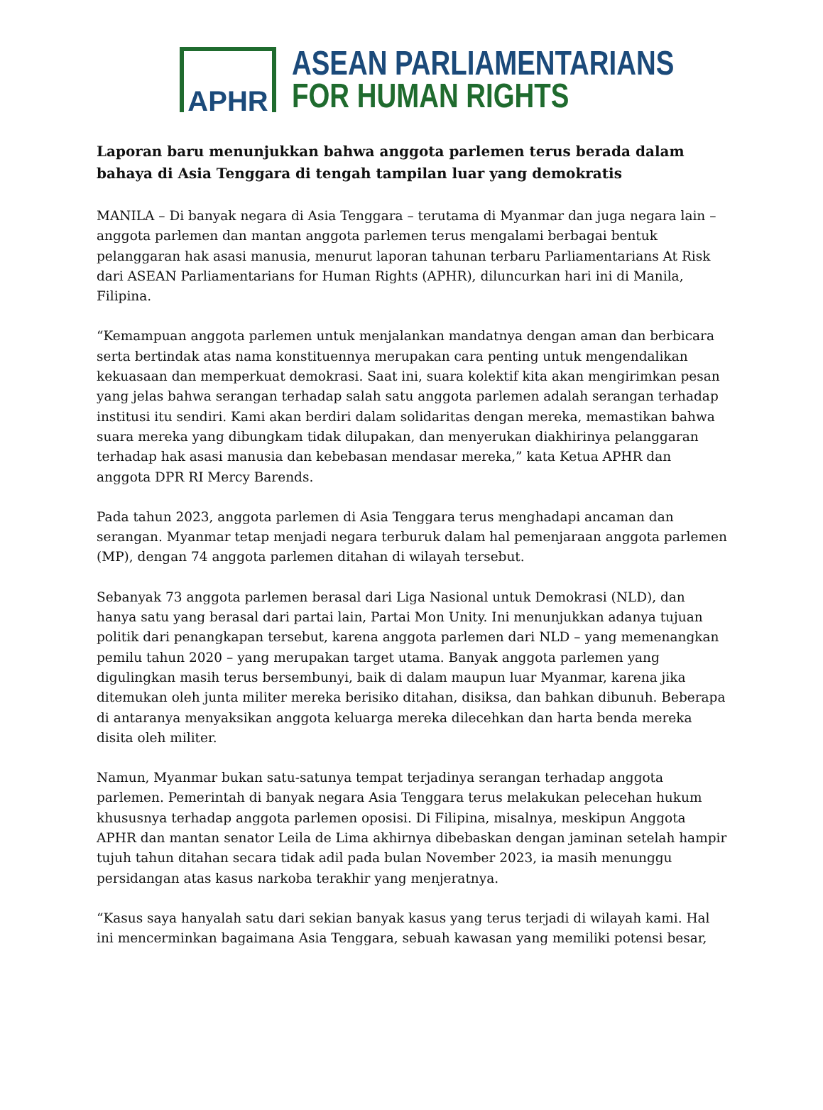APHR
ASEAN PARLIAMENTARIANS
FOR HUMAN RIGHTS
Laporan baru menunjukkan bahwa anggota parlemen terus berada dalam bahaya di Asia Tenggara di tengah tampilan luar yang demokratis
MANILA – Di banyak negara di Asia Tenggara – terutama di Myanmar dan juga negara lain – anggota parlemen dan mantan anggota parlemen terus mengalami berbagai bentuk pelanggaran hak asasi manusia, menurut laporan tahunan terbaru Parliamentarians At Risk dari ASEAN Parliamentarians for Human Rights (APHR), diluncurkan hari ini di Manila, Filipina.
“Kemampuan anggota parlemen untuk menjalankan mandatnya dengan aman dan berbicara serta bertindak atas nama konstituennya merupakan cara penting untuk mengendalikan kekuasaan dan memperkuat demokrasi. Saat ini, suara kolektif kita akan mengirimkan pesan yang jelas bahwa serangan terhadap salah satu anggota parlemen adalah serangan terhadap institusi itu sendiri. Kami akan berdiri dalam solidaritas dengan mereka, memastikan bahwa suara mereka yang dibungkam tidak dilupakan, dan menyerukan diakhirinya pelanggaran terhadap hak asasi manusia dan kebebasan mendasar mereka,” kata Ketua APHR dan anggota DPR RI Mercy Barends.
Pada tahun 2023, anggota parlemen di Asia Tenggara terus menghadapi ancaman dan serangan. Myanmar tetap menjadi negara terburuk dalam hal pemenjaraan anggota parlemen (MP), dengan 74 anggota parlemen ditahan di wilayah tersebut.
Sebanyak 73 anggota parlemen berasal dari Liga Nasional untuk Demokrasi (NLD), dan hanya satu yang berasal dari partai lain, Partai Mon Unity. Ini menunjukkan adanya tujuan politik dari penangkapan tersebut, karena anggota parlemen dari NLD – yang memenangkan pemilu tahun 2020 – yang merupakan target utama. Banyak anggota parlemen yang digulingkan masih terus bersembunyi, baik di dalam maupun luar Myanmar, karena jika ditemukan oleh junta militer mereka berisiko ditahan, disiksa, dan bahkan dibunuh. Beberapa di antaranya menyaksikan anggota keluarga mereka dilecehkan dan harta benda mereka disita oleh militer.
Namun, Myanmar bukan satu-satunya tempat terjadinya serangan terhadap anggota parlemen. Pemerintah di banyak negara Asia Tenggara terus melakukan pelecehan hukum khususnya terhadap anggota parlemen oposisi. Di Filipina, misalnya, meskipun Anggota APHR dan mantan senator Leila de Lima akhirnya dibebaskan dengan jaminan setelah hampir tujuh tahun ditahan secara tidak adil pada bulan November 2023, ia masih menunggu persidangan atas kasus narkoba terakhir yang menjeratnya.
“Kasus saya hanyalah satu dari sekian banyak kasus yang terus terjadi di wilayah kami. Hal ini mencerminkan bagaimana Asia Tenggara, sebuah kawasan yang memiliki potensi besar,